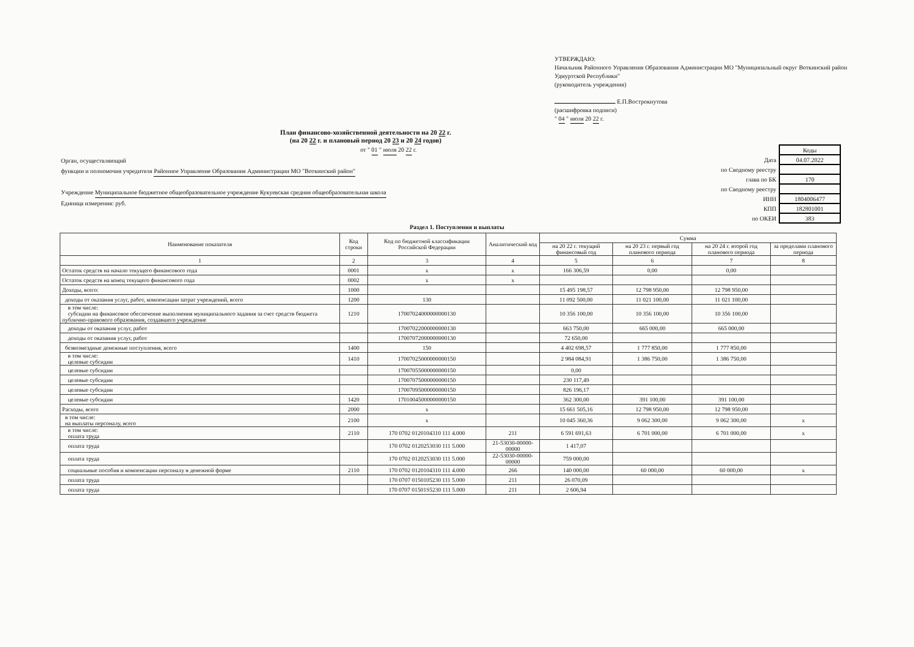УТВЕРЖДАЮ:
Начальник Районного Управления Образования Администрации МО "Муниципальный округ Воткинский район Удмуртской Республики"
(руководитель учреждения)
Е.П.Вострокнутова
(расшифровка подписи)
" 04 " июля 20 22 г.
План финансово-хозяйственной деятельности на 20 22 г.
(на 20 22 г. и плановый период 20 23 и 20 24 годов)
от " 01 " июля 20 22 г.
Орган, осуществляющий
функции и полномочия учредителя Районное Управление Образования Администрации МО "Воткинский район"
Учреждение Муниципальное бюджетное общеобразовательное учреждение Кукуевская средняя общеобразовательная школа
Единица измерения: руб.
| | Коды |
| Дата | 04.07.2022 |
| по Сводному реестру | |
| глава по БК | 170 |
| по Сводному реестру | |
| ИНН | 1804006477 |
| КПП | 182801001 |
| по ОКЕИ | 383 |
Раздел 1. Поступления и выплаты
| Наименование показателя | Код строки | Код по бюджетной классификации Российской Федерации | Аналитический код | Сумма | | | |
| --- | --- | --- | --- | --- | --- | --- | --- |
| | | | | на 20 22 г. текущий финансовый год | на 20 23 г. первый год планового периода | на 20 24 г. второй год планового периода | за пределами планового периода |
| 1 | 2 | 3 | 4 | 5 | 6 | 7 | 8 |
| Остаток средств на начало текущего финансового года | 0001 | х | х | 166 306,59 | 0,00 | 0,00 | |
| Остаток средств на конец текущего финансового года | 0002 | х | х | | | | |
| Доходы, всего: | 1000 | | | 15 495 198,57 | 12 798 950,00 | 12 798 950,00 | |
| доходы от оказания услуг, работ, компенсации затрат учреждений, всего | 1200 | 130 | | 11 092 500,00 | 11 021 100,00 | 11 021 100,00 | |
| в том числе: субсидии на финансовое обеспечение выполнения муниципального задания за счет средств бюджета публично-правового образования, создавшего учреждение | 1210 | 17007024000000000130 | | 10 356 100,00 | 10 356 100,00 | 10 356 100,00 | |
| доходы от оказания услуг, работ | | 17007022000000000130 | | 663 750,00 | 665 000,00 | 665 000,00 | |
| доходы от оказания услуг, работ | | 17007072000000000130 | | 72 650,00 | | | |
| безвозмездные денежные поступления, всего | 1400 | 150 | | 4 402 698,57 | 1 777 850,00 | 1 777 850,00 | |
| в том числе: целевые субсидии | 1410 | 17007025000000000150 | | 2 984 084,91 | 1 386 750,00 | 1 386 750,00 | |
| целевые субсидии | | 17007055000000000150 | | 0,00 | | | |
| целевые субсидии | | 17007075000000000150 | | 230 117,49 | | | |
| целевые субсидии | | 17007095000000000150 | | 826 196,17 | | | |
| целевые субсидии | 1420 | 17010045000000000150 | | 362 300,00 | 391 100,00 | 391 100,00 | |
| Расходы, всего | 2000 | х | | 15 661 505,16 | 12 798 950,00 | 12 798 950,00 | |
| в том числе: на выплаты персоналу, всего | 2100 | х | | 10 045 360,36 | 9 062 300,00 | 9 062 300,00 | х |
| в том числе: оплата труда | 2110 | 170 0702 0120104310 111 4.000 | 211 | 6 591 691,63 | 6 701 000,00 | 6 701 000,00 | х |
| оплата труда | | 170 0702 0120253030 111 5.000 | 21-53030-00000-00000 | 1 417,07 | | | |
| оплата труда | | 170 0702 0120253030 111 5.000 | 22-53030-00000-00000 | 759 000,00 | | | |
| социальные пособия и компенсации персоналу в денежной форме | 2110 | 170 0702 0120104310 111 4.000 | 266 | 140 000,00 | 60 000,00 | 60 000,00 | х |
| оплата труда | | 170 0707 0150105230 111 5.000 | 211 | 26 070,09 | | | |
| оплата труда | | 170 0707 01501S5230 111 5.000 | 211 | 2 606,94 | | | |